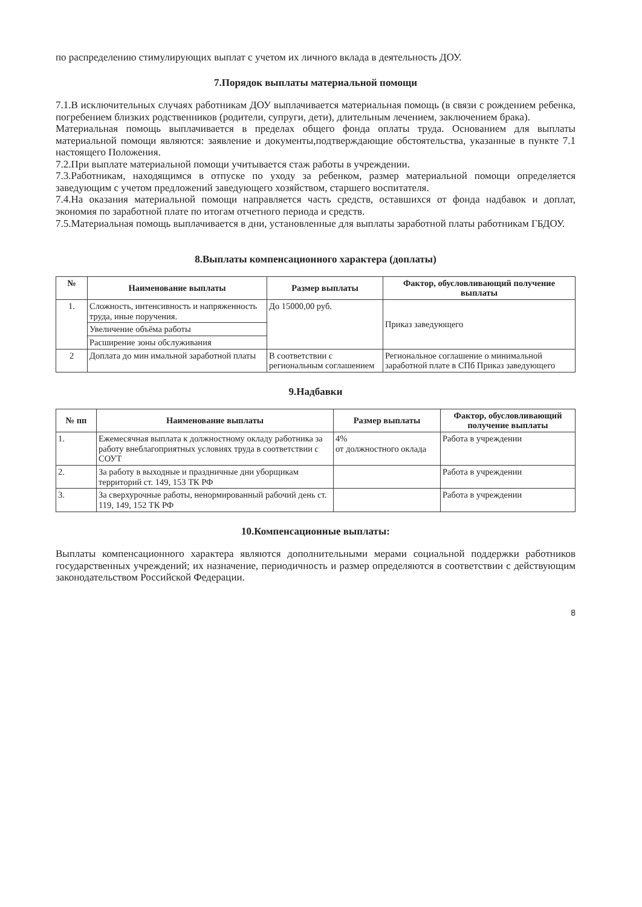по распределению стимулирующих выплат с учетом их личного вклада в деятельность ДОУ.
7.Порядок выплаты материальной помощи
7.1.В исключительных случаях работникам ДОУ выплачивается материальная помощь (в связи с рождением ребенка, погребением близких родственников (родители, супруги, дети), длительным лечением, заключением брака).
Материальная помощь выплачивается в пределах общего фонда оплаты труда. Основанием для выплаты материальной помощи являются: заявление и документы,подтверждающие обстоятельства, указанные в пункте 7.1 настоящего Положения.
7.2.При выплате материальной помощи учитывается стаж работы в учреждении.
7.3.Работникам, находящимся в отпуске по уходу за ребенком, размер материальной помощи определяется заведующим с учетом предложений заведующего хозяйством, старшего воспитателя.
7.4.На оказания материальной помощи направляется часть средств, оставшихся от фонда надбавок и доплат, экономия по заработной плате по итогам отчетного периода и средств.
7.5.Материальная помощь выплачивается в дни, установленные для выплаты заработной платы работникам ГБДОУ.
8.Выплаты компенсационного характера (доплаты)
| № | Наименование выплаты | Размер выплаты | Фактор, обусловливающий получение выплаты |
| --- | --- | --- | --- |
| 1. | Сложность, интенсивность и напряженность труда, иные поручения. | До 15000,00 руб. | Приказ заведующего |
| | Увеличение объёма работы | | |
| | Расширение зоны обслуживания | | |
| 2 | Доплата до мин имальной заработной платы | В соответствии с региональным соглашением | Региональное соглашение о минимальной заработной плате в СПб Приказ заведующего |
9.Надбавки
| № пп | Наименование выплаты | Размер выплаты | Фактор, обусловливающий получение выплаты |
| --- | --- | --- | --- |
| 1. | Ежемесячная выплата к должностному окладу работника за работу внеблагоприятных условиях труда в соответствии с СОУТ | 4% от должностного оклада | Работа в учреждении |
| 2. | За работу в выходные и праздничные дни уборщикам территорий ст. 149, 153 ТК РФ | | Работа в учреждении |
| 3. | За сверхурочные работы, ненормированный рабочий день ст. 119, 149, 152 ТК РФ | | Работа в учреждении |
10.Компенсационные выплаты:
Выплаты компенсационного характера являются дополнительными мерами социальной поддержки работников государственных учреждений; их назначение, периодичность и размер определяются в соответствии с действующим законодательством Российской Федерации.
8